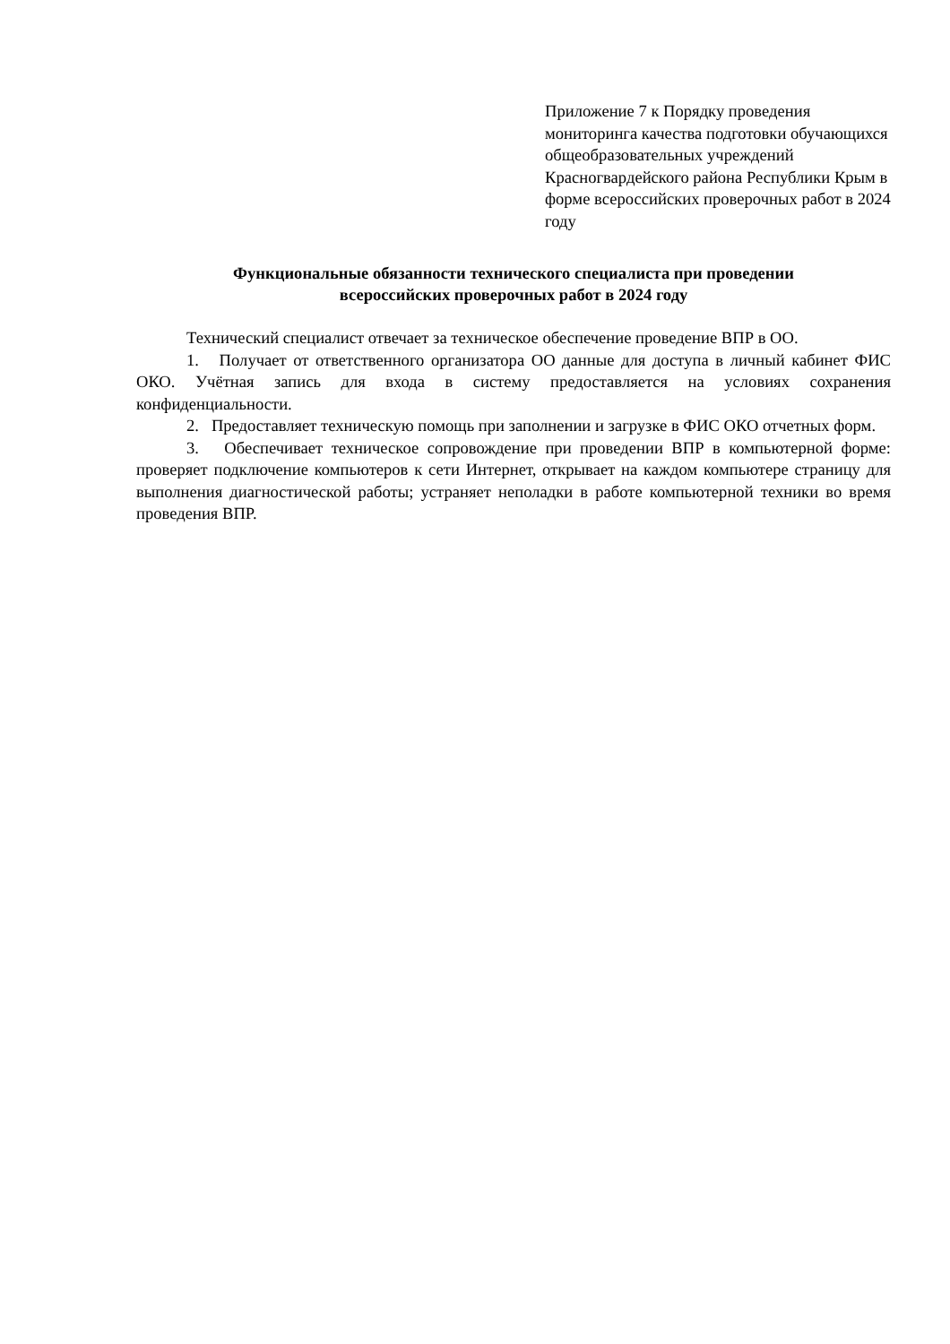Приложение 7 к Порядку проведения мониторинга качества подготовки обучающихся общеобразовательных учреждений Красногвардейского района Республики Крым в форме всероссийских проверочных работ в 2024 году
Функциональные обязанности технического специалиста при проведении
всероссийских проверочных работ в 2024 году
Технический специалист отвечает за техническое обеспечение проведение ВПР в ОО.
1. Получает от ответственного организатора ОО данные для доступа в личный кабинет ФИС ОКО. Учётная запись для входа в систему предоставляется на условиях сохранения конфиденциальности.
2. Предоставляет техническую помощь при заполнении и загрузке в ФИС ОКО отчетных форм.
3. Обеспечивает техническое сопровождение при проведении ВПР в компьютерной форме: проверяет подключение компьютеров к сети Интернет, открывает на каждом компьютере страницу для выполнения диагностической работы; устраняет неполадки в работе компьютерной техники во время проведения ВПР.